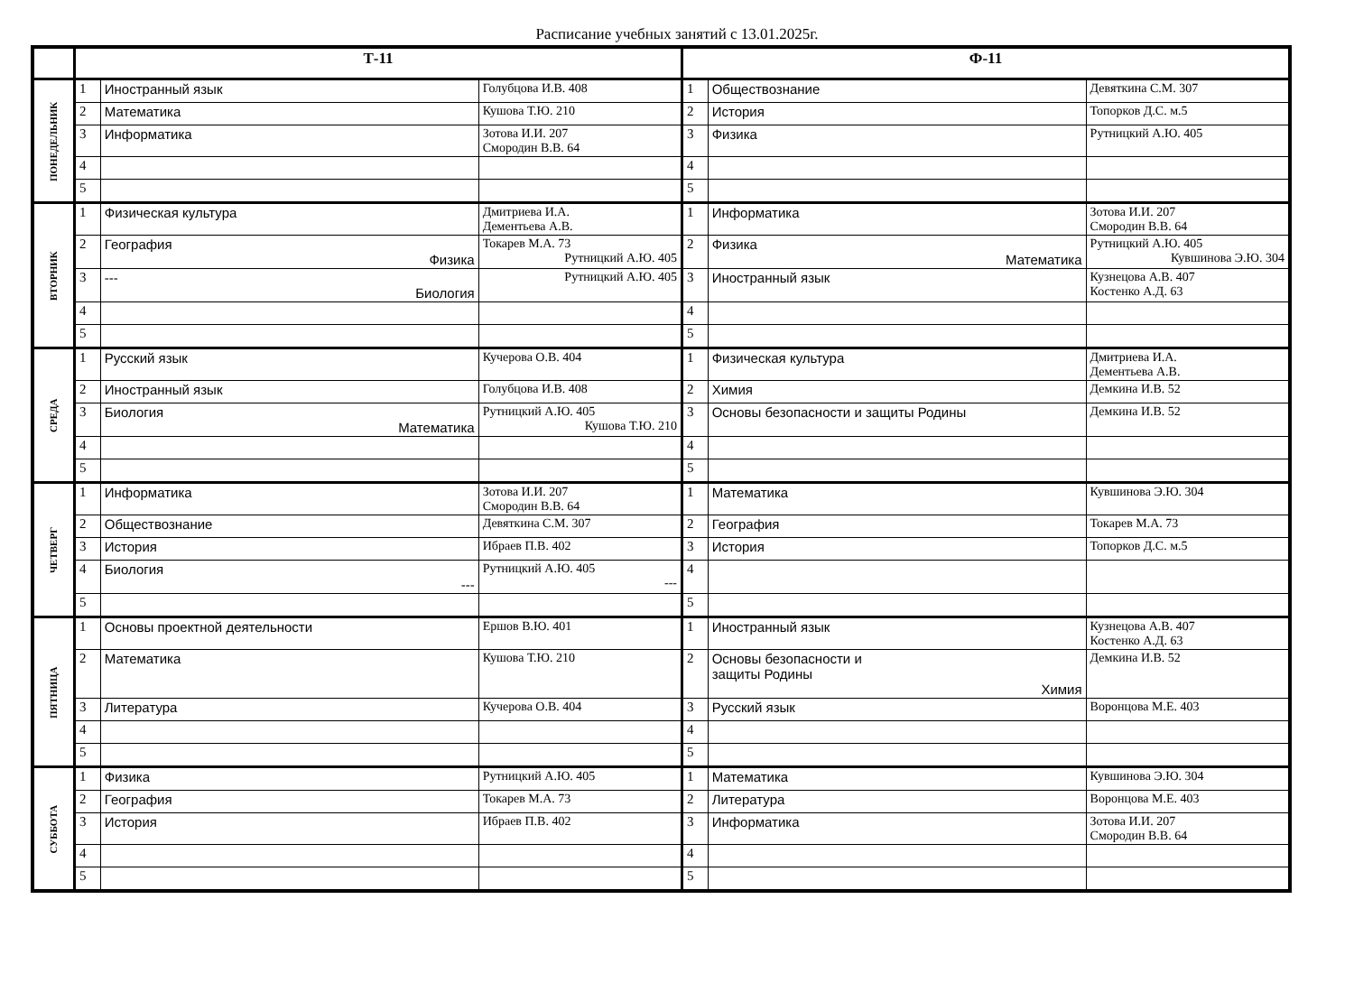Расписание учебных занятий с 13.01.2025г.
| | Т-11 | | | Ф-11 | | |
| --- | --- | --- | --- | --- | --- | --- |
| ПОНЕДЕЛЬНИК | 1 | Иностранный язык | Голубцова И.В. 408 | 1 | Обществознание | Девяткина С.М. 307 |
| | 2 | Математика | Кушова Т.Ю. 210 | 2 | История | Топорков Д.С. м.5 |
| | 3 | Информатика | Зотова И.И. 207 Смородин В.В. 64 | 3 | Физика | Рутницкий А.Ю. 405 |
| | 4 | | | 4 | | |
| | 5 | | | 5 | | |
| ВТОРНИК | 1 | Физическая культура | Дмитриева И.А. Дементьева А.В. | 1 | Информатика | Зотова И.И. 207 Смородин В.В. 64 |
| | 2 | География Физика | Токарев М.А. 73 Рутницкий А.Ю. 405 | 2 | Физика Математика | Рутницкий А.Ю. 405 Кувшинова Э.Ю. 304 |
| | 3 | --- Биология | Рутницкий А.Ю. 405 | 3 | Иностранный язык | Кузнецова А.В. 407 Костенко А.Д. 63 |
| | 4 | | | 4 | | |
| | 5 | | | 5 | | |
| СРЕДА | 1 | Русский язык | Кучерова О.В. 404 | 1 | Физическая культура | Дмитриева И.А. Дементьева А.В. |
| | 2 | Иностранный язык | Голубцова И.В. 408 | 2 | Химия | Демкина И.В. 52 |
| | 3 | Биология Математика | Рутницкий А.Ю. 405 Кушова Т.Ю. 210 | 3 | Основы безопасности и защиты Родины | Демкина И.В. 52 |
| | 4 | | | 4 | | |
| | 5 | | | 5 | | |
| ЧЕТВЕРГ | 1 | Информатика | Зотова И.И. 207 Смородин В.В. 64 | 1 | Математика | Кувшинова Э.Ю. 304 |
| | 2 | Обществознание | Девяткина С.М. 307 | 2 | География | Токарев М.А. 73 |
| | 3 | История | Ибраев П.В. 402 | 3 | История | Топорков Д.С. м.5 |
| | 4 | Биология --- | Рутницкий А.Ю. 405 --- | 4 | | |
| | 5 | | | 5 | | |
| ПЯТНИЦА | 1 | Основы проектной деятельности | Ершов В.Ю. 401 | 1 | Иностранный язык | Кузнецова А.В. 407 Костенко А.Д. 63 |
| | 2 | Математика | Кушова Т.Ю. 210 | 2 | Основы безопасности и защиты Родины Химия | Демкина И.В. 52 |
| | 3 | Литература | Кучерова О.В. 404 | 3 | Русский язык | Воронцова М.Е. 403 |
| | 4 | | | 4 | | |
| | 5 | | | 5 | | |
| СУББОТА | 1 | Физика | Рутницкий А.Ю. 405 | 1 | Математика | Кувшинова Э.Ю. 304 |
| | 2 | География | Токарев М.А. 73 | 2 | Литература | Воронцова М.Е. 403 |
| | 3 | История | Ибраев П.В. 402 | 3 | Информатика | Зотова И.И. 207 Смородин В.В. 64 |
| | 4 | | | 4 | | |
| | 5 | | | 5 | | |